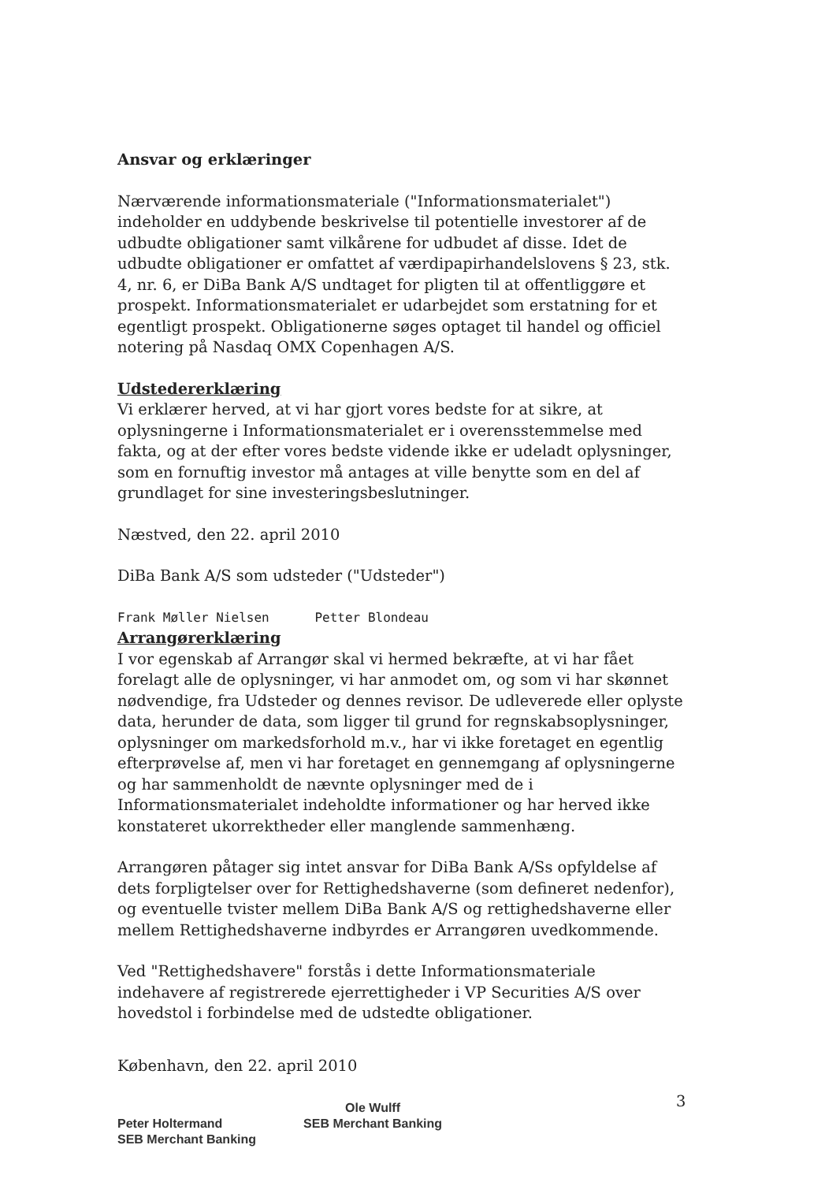Ansvar og erklæringer
Nærværende informationsmateriale ("Informationsmaterialet") indeholder en uddybende beskrivelse til potentielle investorer af de udbudte obligationer samt vilkårene for udbudet af disse. Idet de udbudte obligationer er omfattet af værdipapirhandelslovens § 23, stk. 4, nr. 6, er DiBa Bank A/S undtaget for pligten til at offentliggøre et prospekt. Informationsmaterialet er udarbejdet som erstatning for et egentligt prospekt. Obligationerne søges optaget til handel og officiel notering på Nasdaq OMX Copenhagen A/S.
Udstedererklæring
Vi erklærer herved, at vi har gjort vores bedste for at sikre, at oplysningerne i Informationsmaterialet er i overensstemmelse med fakta, og at der efter vores bedste vidende ikke er udeladt oplysninger, som en fornuftig investor må antages at ville benytte som en del af grundlaget for sine investeringsbeslutninger.
Næstved, den 22. april 2010
DiBa Bank A/S som udsteder ("Udsteder")
Frank Møller Nielsen Petter Blondeau
Arrangørerklæring
I vor egenskab af Arrangør skal vi hermed bekræfte, at vi har fået forelagt alle de oplysninger, vi har anmodet om, og som vi har skønnet nødvendige, fra Udsteder og dennes revisor. De udleverede eller oplyste data, herunder de data, som ligger til grund for regnskabsoplysninger, oplysninger om markedsforhold m.v., har vi ikke foretaget en egentlig efterprøvelse af, men vi har foretaget en gennemgang af oplysningerne og har sammenholdt de nævnte oplysninger med de i Informationsmaterialet indeholdte informationer og har herved ikke konstateret ukorrektheder eller manglende sammenhæng.
Arrangøren påtager sig intet ansvar for DiBa Bank A/Ss opfyldelse af dets forpligtelser over for Rettighedshaverne (som defineret nedenfor), og eventuelle tvister mellem DiBa Bank A/S og rettighedshaverne eller mellem Rettighedshaverne indbyrdes er Arrangøren uvedkommende.
Ved "Rettighedshavere" forstås i dette Informationsmateriale indehavere af registrerede ejerrettigheder i VP Securities A/S over hovedstol i forbindelse med de udstedte obligationer.
København, den 22. april 2010
Peter Holtermand
SEB Merchant Banking
Ole Wulff
SEB Merchant Banking
3